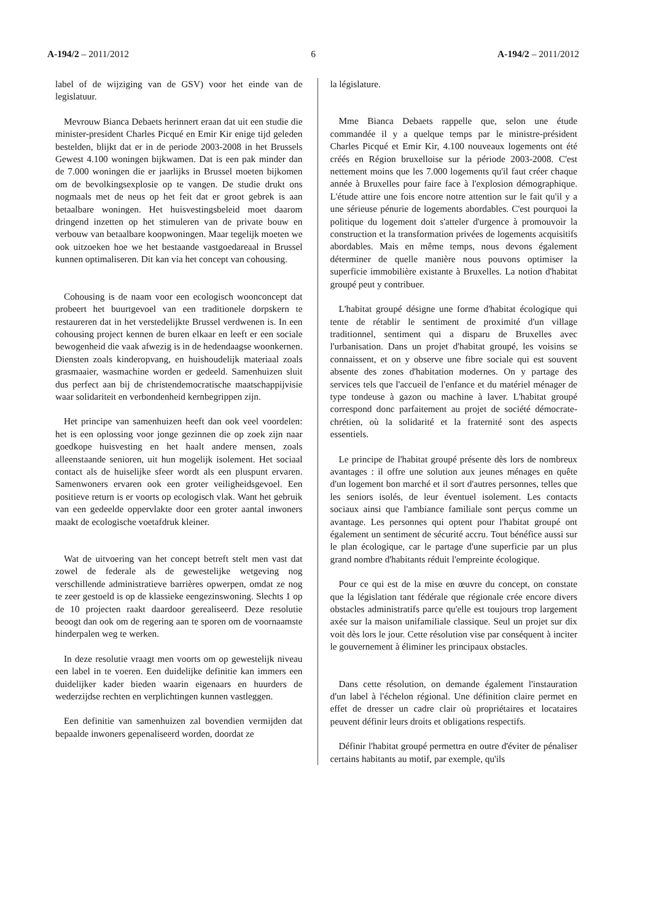A-194/2 – 2011/2012 6 A-194/2 – 2011/2012
label of de wijziging van de GSV) voor het einde van de legislatuur.
Mevrouw Bianca Debaets herinnert eraan dat uit een studie die minister-president Charles Picqué en Emir Kir enige tijd geleden bestelden, blijkt dat er in de periode 2003-2008 in het Brussels Gewest 4.100 woningen bijkwamen. Dat is een pak minder dan de 7.000 woningen die er jaarlijks in Brussel moeten bijkomen om de bevolkingsexplosie op te vangen. De studie drukt ons nogmaals met de neus op het feit dat er groot gebrek is aan betaalbare woningen. Het huisvestingsbeleid moet daarom dringend inzetten op het stimuleren van de private bouw en verbouw van betaalbare koopwoningen. Maar tegelijk moeten we ook uitzoeken hoe we het bestaande vastgoedareaal in Brussel kunnen optimaliseren. Dit kan via het concept van cohousing.
Cohousing is de naam voor een ecologisch woonconcept dat probeert het buurtgevoel van een traditionele dorpskern te restaureren dat in het verstedelijkte Brussel verdwenen is. In een cohousing project kennen de buren elkaar en leeft er een sociale bewogenheid die vaak afwezig is in de hedendaagse woonkernen. Diensten zoals kinderopvang, en huishoudelijk materiaal zoals grasmaaier, wasmachine worden er gedeeld. Samenhuizen sluit dus perfect aan bij de christendemocratische maatschappijvisie waar solidariteit en verbondenheid kernbegrippen zijn.
Het principe van samenhuizen heeft dan ook veel voordelen: het is een oplossing voor jonge gezinnen die op zoek zijn naar goedkope huisvesting en het haalt andere mensen, zoals alleenstaande senioren, uit hun mogelijk isolement. Het sociaal contact als de huiselijke sfeer wordt als een pluspunt ervaren. Samenwoners ervaren ook een groter veiligheidsgevoel. Een positieve return is er voorts op ecologisch vlak. Want het gebruik van een gedeelde oppervlakte door een groter aantal inwoners maakt de ecologische voetafdruk kleiner.
Wat de uitvoering van het concept betreft stelt men vast dat zowel de federale als de gewestelijke wetgeving nog verschillende administratieve barrières opwerpen, omdat ze nog te zeer gestoeld is op de klassieke eengezinswoning. Slechts 1 op de 10 projecten raakt daardoor gerealiseerd. Deze resolutie beoogt dan ook om de regering aan te sporen om de voornaamste hinderpalen weg te werken.
In deze resolutie vraagt men voorts om op gewestelijk niveau een label in te voeren. Een duidelijke definitie kan immers een duidelijker kader bieden waarin eigenaars en huurders de wederzijdse rechten en verplichtingen kunnen vastleggen.
Een definitie van samenhuizen zal bovendien vermijden dat bepaalde inwoners gepenaliseerd worden, doordat ze
la législature.
Mme Bianca Debaets rappelle que, selon une étude commandée il y a quelque temps par le ministre-président Charles Picqué et Emir Kir, 4.100 nouveaux logements ont été créés en Région bruxelloise sur la période 2003-2008. C'est nettement moins que les 7.000 logements qu'il faut créer chaque année à Bruxelles pour faire face à l'explosion démographique. L'étude attire une fois encore notre attention sur le fait qu'il y a une sérieuse pénurie de logements abordables. C'est pourquoi la politique du logement doit s'atteler d'urgence à promouvoir la construction et la transformation privées de logements acquisitifs abordables. Mais en même temps, nous devons également déterminer de quelle manière nous pouvons optimiser la superficie immobilière existante à Bruxelles. La notion d'habitat groupé peut y contribuer.
L'habitat groupé désigne une forme d'habitat écologique qui tente de rétablir le sentiment de proximité d'un village traditionnel, sentiment qui a disparu de Bruxelles avec l'urbanisation. Dans un projet d'habitat groupé, les voisins se connaissent, et on y observe une fibre sociale qui est souvent absente des zones d'habitation modernes. On y partage des services tels que l'accueil de l'enfance et du matériel ménager de type tondeuse à gazon ou machine à laver. L'habitat groupé correspond donc parfaitement au projet de société démocrate-chrétien, où la solidarité et la fraternité sont des aspects essentiels.
Le principe de l'habitat groupé présente dès lors de nombreux avantages : il offre une solution aux jeunes ménages en quête d'un logement bon marché et il sort d'autres personnes, telles que les seniors isolés, de leur éventuel isolement. Les contacts sociaux ainsi que l'ambiance familiale sont perçus comme un avantage. Les personnes qui optent pour l'habitat groupé ont également un sentiment de sécurité accru. Tout bénéfice aussi sur le plan écologique, car le partage d'une superficie par un plus grand nombre d'habitants réduit l'empreinte écologique.
Pour ce qui est de la mise en œuvre du concept, on constate que la législation tant fédérale que régionale crée encore divers obstacles administratifs parce qu'elle est toujours trop largement axée sur la maison unifamiliale classique. Seul un projet sur dix voit dès lors le jour. Cette résolution vise par conséquent à inciter le gouvernement à éliminer les principaux obstacles.
Dans cette résolution, on demande également l'instauration d'un label à l'échelon régional. Une définition claire permet en effet de dresser un cadre clair où propriétaires et locataires peuvent définir leurs droits et obligations respectifs.
Définir l'habitat groupé permettra en outre d'éviter de pénaliser certains habitants au motif, par exemple, qu'ils